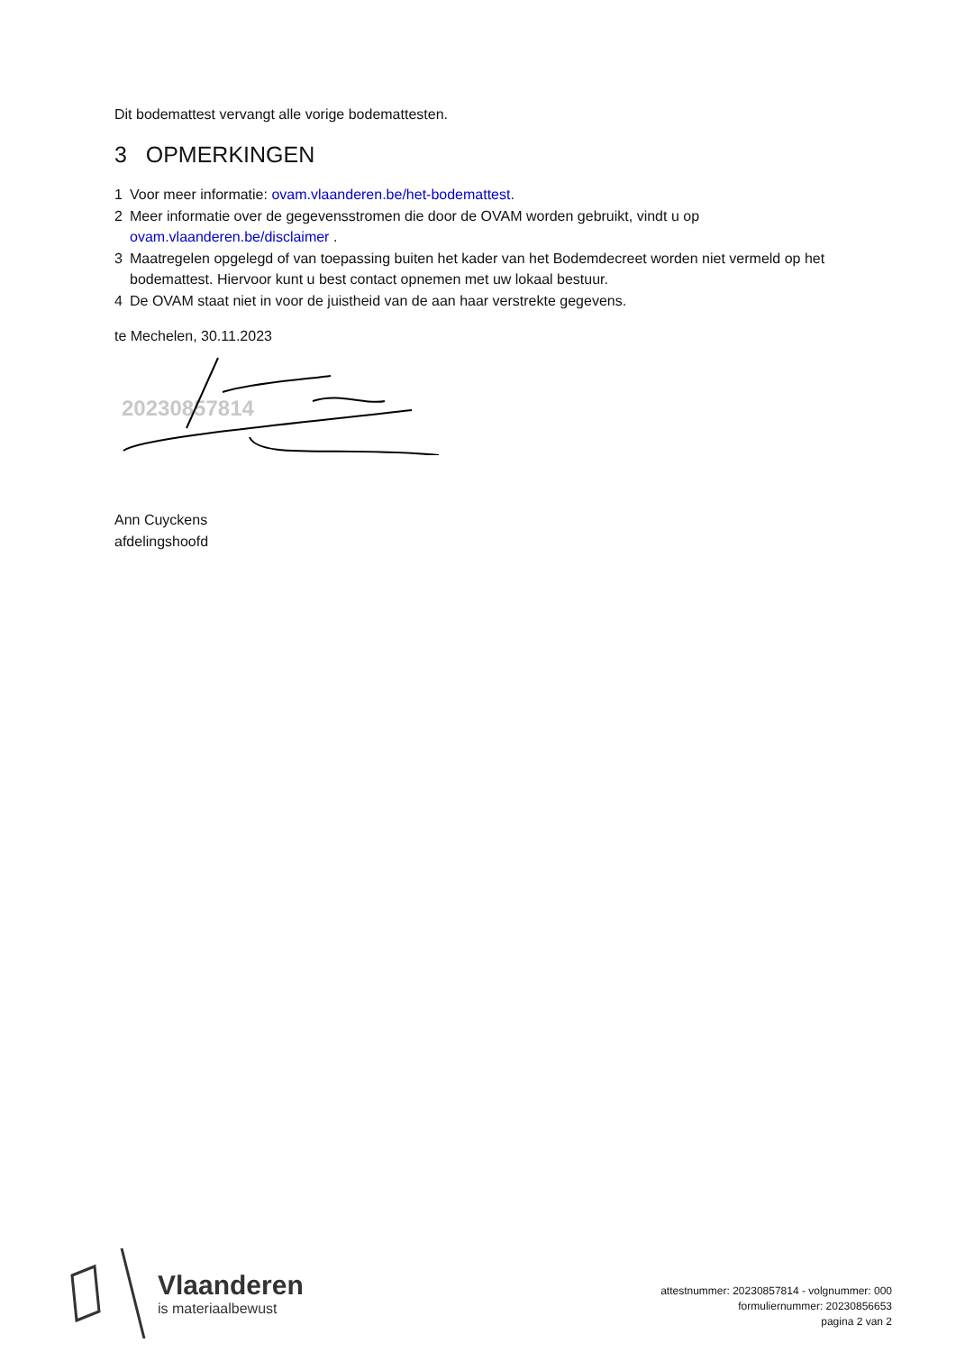Dit bodemattest vervangt alle vorige bodemattesten.
3 OPMERKINGEN
1 Voor meer informatie: ovam.vlaanderen.be/het-bodemattest.
2 Meer informatie over de gegevensstromen die door de OVAM worden gebruikt, vindt u op ovam.vlaanderen.be/disclaimer .
3 Maatregelen opgelegd of van toepassing buiten het kader van het Bodemdecreet worden niet vermeld op het bodemattest. Hiervoor kunt u best contact opnemen met uw lokaal bestuur.
4 De OVAM staat niet in voor de juistheid van de aan haar verstrekte gegevens.
te Mechelen, 30.11.2023
20230857814
Ann Cuyckens
afdelingshoofd
Vlaanderen
is materiaalbewust
attestnummer: 20230857814 - volgnummer: 000
formuliernummer: 20230856653
pagina 2 van 2